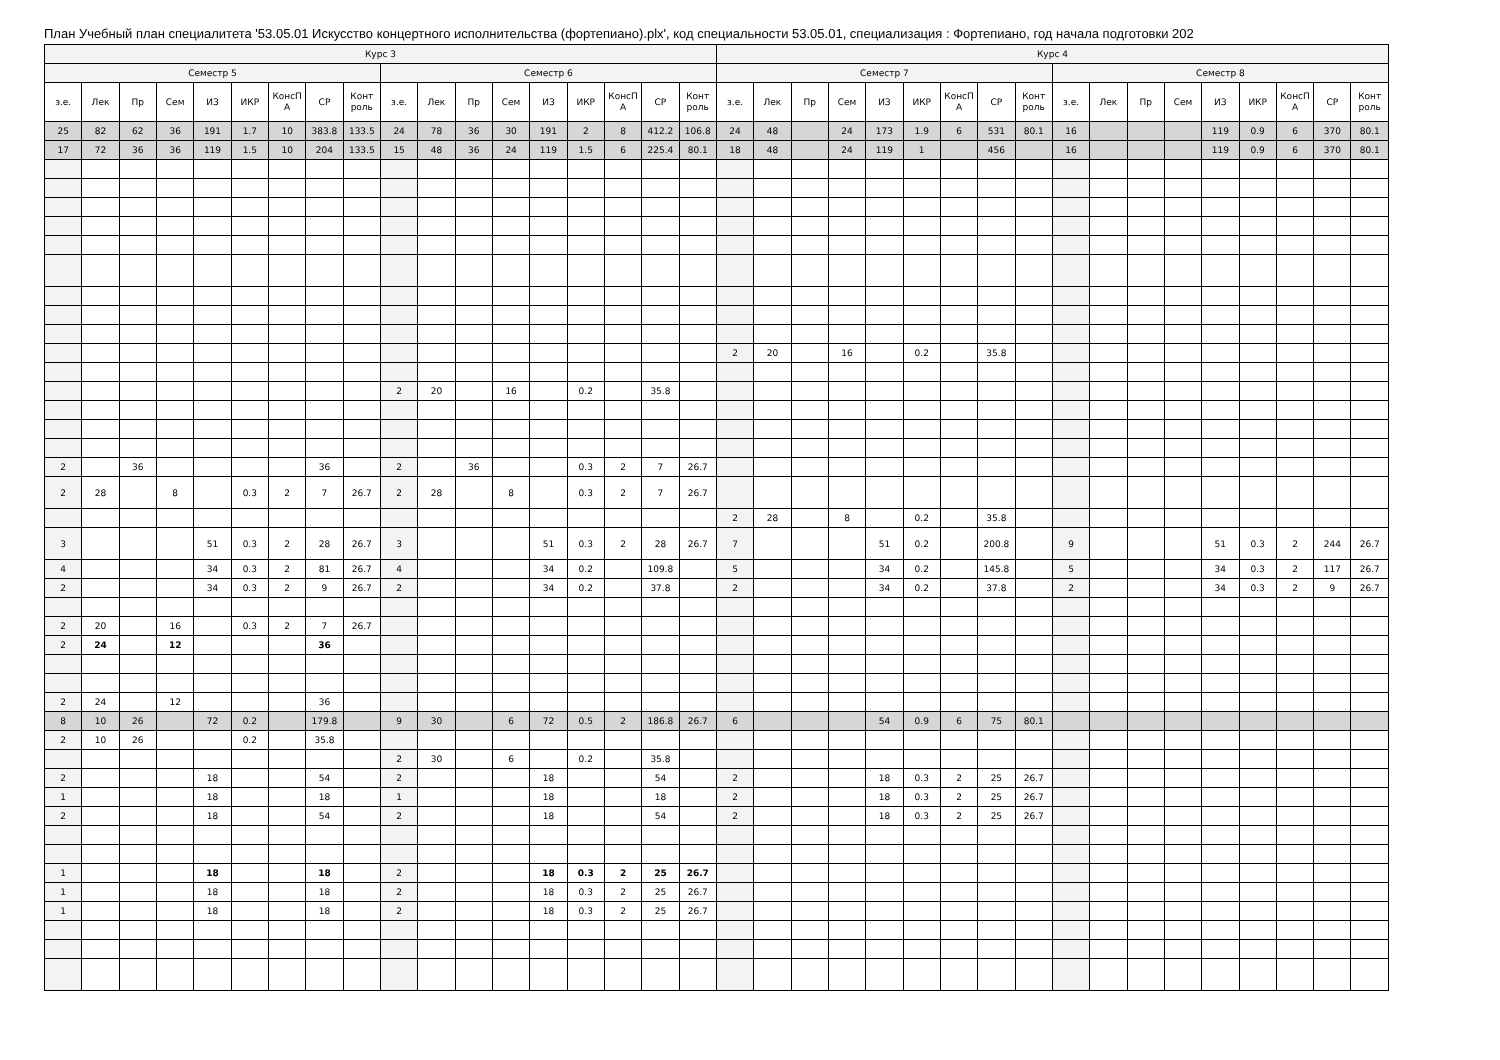План Учебный план специалитета '53.05.01 Искусство концертного исполнительства (фортепиано).plx', код специальности 53.05.01, специализация : Фортепиано, год начала подготовки 202
| Курс 3 | | | | | | | | | | | | | | | | | | Курс 4 | | | | | | | | | | | | | | | | | |
| --- | --- | --- | --- | --- | --- | --- | --- | --- | --- | --- | --- | --- | --- | --- | --- | --- | --- | --- | --- | --- | --- | --- | --- | --- | --- | --- | --- | --- | --- | --- | --- | --- | --- | --- | --- |
| Семестр 5 | | | | | | | | | Семестр 6 | | | | | | | | | Семестр 7 | | | | | | | | | Семестр 8 | | | | | | | | |
| з.е. | Лек | Пр | Сем | ИЗ | ИКР | КонсП А | СР | Конт роль | з.е. | Лек | Пр | Сем | ИЗ | ИКР | КонсП А | СР | Конт роль | з.е. | Лек | Пр | Сем | ИЗ | ИКР | КонсП А | СР | Конт роль | з.е. | Лек | Пр | Сем | ИЗ | ИКР | КонсП А | СР | Конт роль |
| 25 | 82 | 62 | 36 | 191 | 1.7 | 10 | 383.8 | 133.5 | 24 | 78 | 36 | 30 | 191 | 2 | 8 | 412.2 | 106.8 | 24 | 48 | | 24 | 173 | 1.9 | 6 | 531 | 80.1 | 16 | | | | 119 | 0.9 | 6 | 370 | 80.1 |
| 17 | 72 | 36 | 36 | 119 | 1.5 | 10 | 204 | 133.5 | 15 | 48 | 36 | 24 | 119 | 1.5 | 6 | 225.4 | 80.1 | 18 | 48 | | 24 | 119 | 1 | | 456 | | 16 | | | | 119 | 0.9 | 6 | 370 | 80.1 |
| | | | | | | | | | | | | | | | | | | 2 | 20 | | 16 | | 0.2 | | 35.8 | | | | | | | | | | |
| | | | | | | | | | 2 | 20 | | 16 | | 0.2 | | 35.8 | | | | | | | | | | | | | | | | | | | |
| 2 | | 36 | | | | | 36 | | 2 | | 36 | | | 0.3 | 2 | 7 | 26.7 | | | | | | | | | | | | | | | | | | |
| 2 | 28 | | 8 | | 0.3 | 2 | 7 | 26.7 | 2 | 28 | | 8 | | 0.3 | 2 | 7 | 26.7 | | | | | | | | | | | | | | | | | | |
| | | | | | | | | | | | | | | | | | | 2 | 28 | | 8 | | 0.2 | | 35.8 | | | | | | | | | | |
| 3 | | | | 51 | 0.3 | 2 | 28 | 26.7 | 3 | | | | 51 | 0.3 | 2 | 28 | 26.7 | 7 | | | | 51 | 0.2 | | 200.8 | | 9 | | | | 51 | 0.3 | 2 | 244 | 26.7 |
| 4 | | | | 34 | 0.3 | 2 | 81 | 26.7 | 4 | | | | 34 | 0.2 | | 109.8 | | 5 | | | | 34 | 0.2 | | 145.8 | | 5 | | | | 34 | 0.3 | 2 | 117 | 26.7 |
| 2 | | | | 34 | 0.3 | 2 | 9 | 26.7 | 2 | | | | 34 | 0.2 | | 37.8 | | 2 | | | | 34 | 0.2 | | 37.8 | | 2 | | | | 34 | 0.3 | 2 | 9 | 26.7 |
| 2 | 20 | | 16 | | 0.3 | 2 | 7 | 26.7 | | | | | | | | | | | | | | | | | | | | | | | | | | | |
| 2 | 24 | | 12 | | | | 36 | | | | | | | | | | | | | | | | | | | | | | | | | | | | |
| 2 | 24 | | 12 | | | | 36 | | | | | | | | | | | | | | | | | | | | | | | | | | | | |
| 8 | 10 | 26 | | 72 | 0.2 | | 179.8 | | 9 | 30 | | 6 | 72 | 0.5 | 2 | 186.8 | 26.7 | 6 | | | | 54 | 0.9 | 6 | 75 | 80.1 | | | | | | | | | |
| 2 | 10 | 26 | | | 0.2 | | 35.8 | | | | | | | | | | | | | | | | | | | | | | | | | | | | |
| | | | | | | | | | 2 | 30 | | 6 | | 0.2 | | 35.8 | | | | | | | | | | | | | | | | | | | |
| 2 | | | | 18 | | | 54 | | 2 | | | | 18 | | | 54 | | 2 | | | | 18 | 0.3 | 2 | 25 | 26.7 | | | | | | | | | |
| 1 | | | | 18 | | | 18 | | 1 | | | | 18 | | | 18 | | 2 | | | | 18 | 0.3 | 2 | 25 | 26.7 | | | | | | | | | |
| 2 | | | | 18 | | | 54 | | 2 | | | | 18 | | | 54 | | 2 | | | | 18 | 0.3 | 2 | 25 | 26.7 | | | | | | | | | |
| 1 | | | | 18 | | | 18 | | 2 | | | | 18 | 0.3 | 2 | 25 | 26.7 | | | | | | | | | | | | | | | | | | |
| 1 | | | | 18 | | | 18 | | 2 | | | | 18 | 0.3 | 2 | 25 | 26.7 | | | | | | | | | | | | | | | | | | |
| 1 | | | | 18 | | | 18 | | 2 | | | | 18 | 0.3 | 2 | 25 | 26.7 | | | | | | | | | | | | | | | | | | |